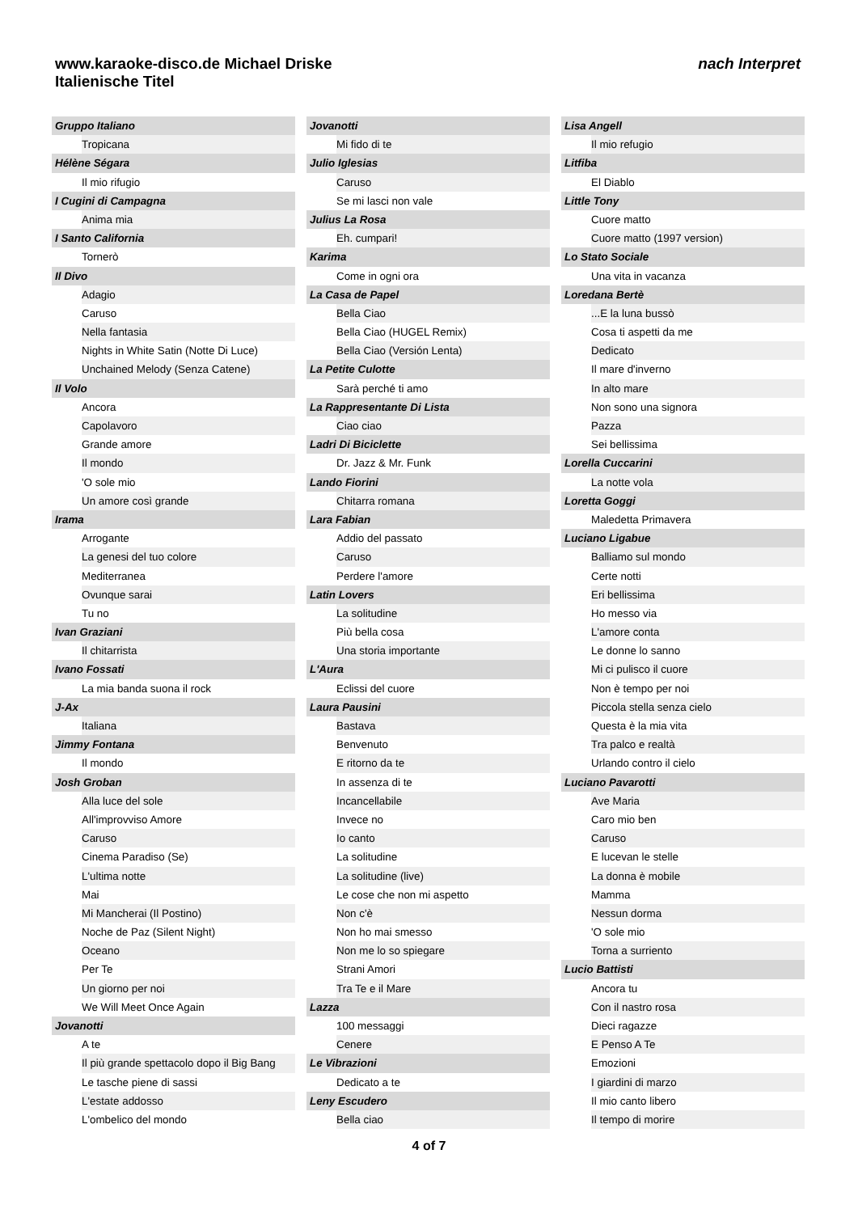www.karaoke-disco.de Michael Driske
Italienische Titel
nach Interpret
Gruppo Italiano
Tropicana
Hélène Ségara
Il mio rifugio
I Cugini di Campagna
Anima mia
I Santo California
Tornerò
Il Divo
Adagio
Caruso
Nella fantasia
Nights in White Satin (Notte Di Luce)
Unchained Melody (Senza Catene)
Il Volo
Ancora
Capolavoro
Grande amore
Il mondo
'O sole mio
Un amore così grande
Irama
Arrogante
La genesi del tuo colore
Mediterranea
Ovunque sarai
Tu no
Ivan Graziani
Il chitarrista
Ivano Fossati
La mia banda suona il rock
J-Ax
Italiana
Jimmy Fontana
Il mondo
Josh Groban
Alla luce del sole
All'improvviso Amore
Caruso
Cinema Paradiso (Se)
L'ultima notte
Mai
Mi Mancherai (Il Postino)
Noche de Paz (Silent Night)
Oceano
Per Te
Un giorno per noi
We Will Meet Once Again
Jovanotti
A te
Il più grande spettacolo dopo il Big Bang
Le tasche piene di sassi
L'estate addosso
L'ombelico del mondo
Jovanotti
Mi fido di te
Julio Iglesias
Caruso
Se mi lasci non vale
Julius La Rosa
Eh. cumpari!
Karima
Come in ogni ora
La Casa de Papel
Bella Ciao
Bella Ciao (HUGEL Remix)
Bella Ciao (Versión Lenta)
La Petite Culotte
Sarà perché ti amo
La Rappresentante Di Lista
Ciao ciao
Ladri Di Biciclette
Dr. Jazz & Mr. Funk
Lando Fiorini
Chitarra romana
Lara Fabian
Addio del passato
Caruso
Perdere l'amore
Latin Lovers
La solitudine
Più bella cosa
Una storia importante
L'Aura
Eclissi del cuore
Laura Pausini
Bastava
Benvenuto
E ritorno da te
In assenza di te
Incancellabile
Invece no
Io canto
La solitudine
La solitudine (live)
Le cose che non mi aspetto
Non c'è
Non ho mai smesso
Non me lo so spiegare
Strani Amori
Tra Te e il Mare
Lazza
100 messaggi
Cenere
Le Vibrazioni
Dedicato a te
Leny Escudero
Bella ciao
Lisa Angell
Il mio refugio
Litfiba
El Diablo
Little Tony
Cuore matto
Cuore matto (1997 version)
Lo Stato Sociale
Una vita in vacanza
Loredana Bertè
...E la luna bussò
Cosa ti aspetti da me
Dedicato
Il mare d'inverno
In alto mare
Non sono una signora
Pazza
Sei bellissima
Lorella Cuccarini
La notte vola
Loretta Goggi
Maledetta Primavera
Luciano Ligabue
Balliamo sul mondo
Certe notti
Eri bellissima
Ho messo via
L'amore conta
Le donne lo sanno
Mi ci pulisco il cuore
Non è tempo per noi
Piccola stella senza cielo
Questa è la mia vita
Tra palco e realtà
Urlando contro il cielo
Luciano Pavarotti
Ave Maria
Caro mio ben
Caruso
E lucevan le stelle
La donna è mobile
Mamma
Nessun dorma
'O sole mio
Torna a surriento
Lucio Battisti
Ancora tu
Con il nastro rosa
Dieci ragazze
E Penso A Te
Emozioni
I giardini di marzo
Il mio canto libero
Il tempo di morire
4 of 7